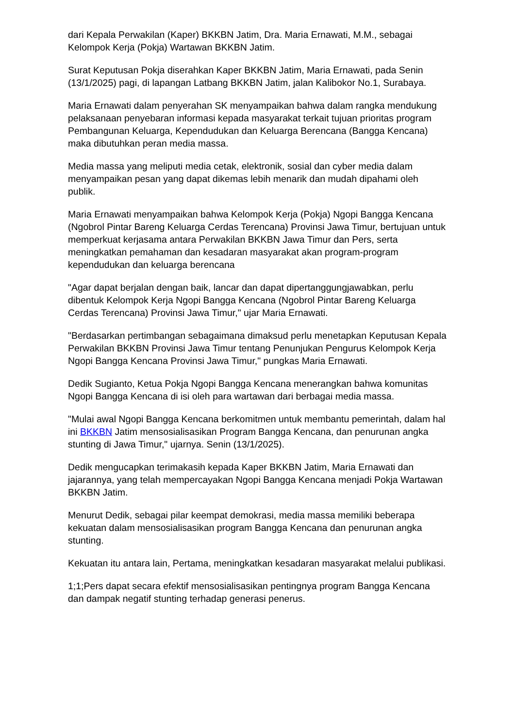dari Kepala Perwakilan (Kaper) BKKBN Jatim, Dra. Maria Ernawati, M.M., sebagai Kelompok Kerja (Pokja) Wartawan BKKBN Jatim.
Surat Keputusan Pokja diserahkan Kaper BKKBN Jatim, Maria Ernawati, pada Senin (13/1/2025) pagi, di lapangan Latbang BKKBN Jatim, jalan Kalibokor No.1, Surabaya.
Maria Ernawati dalam penyerahan SK menyampaikan bahwa dalam rangka mendukung pelaksanaan penyebaran informasi kepada masyarakat terkait tujuan prioritas program Pembangunan Keluarga, Kependudukan dan Keluarga Berencana (Bangga Kencana) maka dibutuhkan peran media massa.
Media massa yang meliputi media cetak, elektronik, sosial dan cyber media dalam menyampaikan pesan yang dapat dikemas lebih menarik dan mudah dipahami oleh publik.
Maria Ernawati menyampaikan bahwa Kelompok Kerja (Pokja) Ngopi Bangga Kencana (Ngobrol Pintar Bareng Keluarga Cerdas Terencana) Provinsi Jawa Timur, bertujuan untuk memperkuat kerjasama antara Perwakilan BKKBN Jawa Timur dan Pers, serta meningkatkan pemahaman dan kesadaran masyarakat akan program-program kependudukan dan keluarga berencana
"Agar dapat berjalan dengan baik, lancar dan dapat dipertanggungjawabkan, perlu dibentuk Kelompok Kerja Ngopi Bangga Kencana (Ngobrol Pintar Bareng Keluarga Cerdas Terencana) Provinsi Jawa Timur," ujar Maria Ernawati.
"Berdasarkan pertimbangan sebagaimana dimaksud perlu menetapkan Keputusan Kepala Perwakilan BKKBN Provinsi Jawa Timur tentang Penunjukan Pengurus Kelompok Kerja Ngopi Bangga Kencana Provinsi Jawa Timur," pungkas Maria Ernawati.
Dedik Sugianto, Ketua Pokja Ngopi Bangga Kencana menerangkan bahwa komunitas Ngopi Bangga Kencana di isi oleh para wartawan dari berbagai media massa.
"Mulai awal Ngopi Bangga Kencana berkomitmen untuk membantu pemerintah, dalam hal ini BKKBN Jatim mensosialisasikan Program Bangga Kencana, dan penurunan angka stunting di Jawa Timur," ujarnya. Senin (13/1/2025).
Dedik mengucapkan terimakasih kepada Kaper BKKBN Jatim, Maria Ernawati dan jajarannya, yang telah mempercayakan Ngopi Bangga Kencana menjadi Pokja Wartawan BKKBN Jatim.
Menurut Dedik, sebagai pilar keempat demokrasi, media massa memiliki beberapa kekuatan dalam mensosialisasikan program Bangga Kencana dan penurunan angka stunting.
Kekuatan itu antara lain, Pertama, meningkatkan kesadaran masyarakat melalui publikasi.
1;1;Pers dapat secara efektif mensosialisasikan pentingnya program Bangga Kencana dan dampak negatif stunting terhadap generasi penerus.